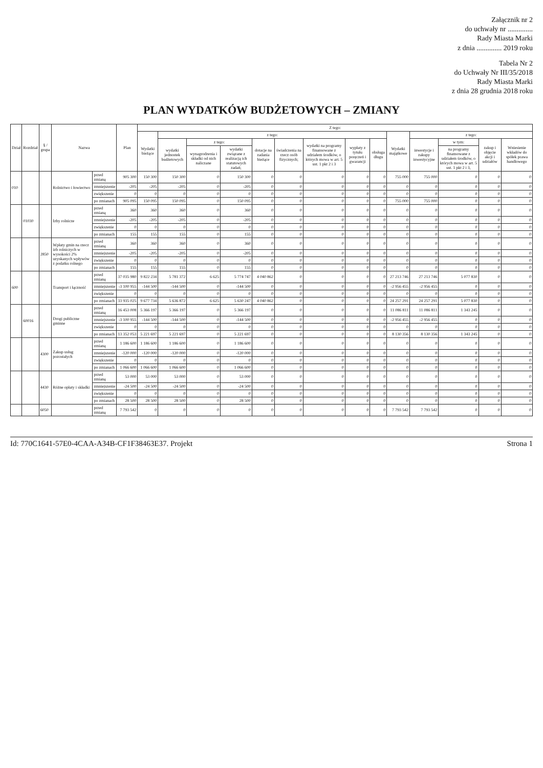Załącznik nr 2
do uchwały nr ..............
Rady Miasta Marki
z dnia .............. 2019 roku
Tabela Nr 2
do Uchwały Nr III/35/2018
Rady Miasta Marki
z dnia 28 grudnia 2018 roku
PLAN WYDATKÓW BUDŻETOWYCH – ZMIANY
| Dział | Rozdział | § / grupa | Nazwa | | Plan | Z tego: | | | | | | | | | | | | | |
| --- | --- | --- | --- | --- | --- | --- | --- | --- | --- | --- | --- | --- | --- | --- | --- | --- | --- | --- | --- |
| | | | | | | Wydatki bieżące | z tego: | | | | | | | | Wydatki majątkowe | z tego: | | | |
| | | | | | | | wydatki jednostek budżetowych | z tego: | | dotacje na zadania bieżące | świadczenia na rzecz osób fizycznych; | wydatki na programy finansowane z udziałem środków, o których mowa w art. 5 ust. 1 pkt 2 i 3 | wypłaty z tytułu poręczeń i gwarancji | obsługa długu | | inwestycje i zakupy inwestycyjne | w tym: | zakup i objęcie akcji i udziałów | Wniesienie wkładów do spółek prawa handlowego |
| | | | | | | | | wynagrodzenia i składki od nich naliczane | wydatki związane z realizacją ich statutowych zadań; | | | | | | | | na programy finansowane z udziałem środków, o których mowa w art. 5 ust. 1 pkt 2 i 3, | | |
| 010 | | | Rolnictwo i łowiectwo | przed zmianą | 905 300 | 150 300 | 150 300 | 0 | 150 300 | 0 | 0 | 0 | 0 | 0 | 755 000 | 755 000 | 0 | 0 | 0 |
| | | | | zmniejszenie | -205 | -205 | -205 | 0 | -205 | 0 | 0 | 0 | 0 | 0 | 0 | 0 | 0 | 0 | 0 |
| | | | | zwiększenie | 0 | 0 | 0 | 0 | 0 | 0 | 0 | 0 | 0 | 0 | 0 | 0 | 0 | 0 | 0 |
| | | | | po zmianach | 905 095 | 150 095 | 150 095 | 0 | 150 095 | 0 | 0 | 0 | 0 | 0 | 755 000 | 755 000 | 0 | 0 | 0 |
| | 01030 | | Izby rolnicze | przed zmianą | 360 | 360 | 360 | 0 | 360 | 0 | 0 | 0 | 0 | 0 | 0 | 0 | 0 | 0 | 0 |
| | | | | zmniejszenie | -205 | -205 | -205 | 0 | -205 | 0 | 0 | 0 | 0 | 0 | 0 | 0 | 0 | 0 | 0 |
| | | | | zwiększenie | 0 | 0 | 0 | 0 | 0 | 0 | 0 | 0 | 0 | 0 | 0 | 0 | 0 | 0 | 0 |
| | | | | po zmianach | 155 | 155 | 155 | 0 | 155 | 0 | 0 | 0 | 0 | 0 | 0 | 0 | 0 | 0 | 0 |
| | | 2850 | Wpłaty gmin na rzecz izb rolniczych w wysokości 2% uzyskanych wpływów z podatku rolnego | przed zmianą | 360 | 360 | 360 | 0 | 360 | 0 | 0 | 0 | 0 | 0 | 0 | 0 | 0 | 0 | 0 |
| | | | | zmniejszenie | -205 | -205 | -205 | 0 | -205 | 0 | 0 | 0 | 0 | 0 | 0 | 0 | 0 | 0 | 0 |
| | | | | zwiększenie | 0 | 0 | 0 | 0 | 0 | 0 | 0 | 0 | 0 | 0 | 0 | 0 | 0 | 0 | 0 |
| | | | | po zmianach | 155 | 155 | 155 | 0 | 155 | 0 | 0 | 0 | 0 | 0 | 0 | 0 | 0 | 0 | 0 |
| 600 | | | Transport i łączność | przed zmianą | 37 035 980 | 9 822 234 | 5 781 372 | 6 625 | 5 774 747 | 4 040 862 | 0 | 0 | 0 | 0 | 27 213 746 | 27 213 746 | 5 077 830 | 0 | 0 |
| | | | | zmniejszenie | -3 100 955 | -144 500 | -144 500 | 0 | -144 500 | 0 | 0 | 0 | 0 | 0 | -2 956 455 | -2 956 455 | 0 | 0 | 0 |
| | | | | zwiększenie | 0 | 0 | 0 | 0 | 0 | 0 | 0 | 0 | 0 | 0 | 0 | 0 | 0 | 0 | 0 |
| | | | | po zmianach | 33 935 025 | 9 677 734 | 5 636 872 | 6 625 | 5 630 247 | 4 040 862 | 0 | 0 | 0 | 0 | 24 257 291 | 24 257 291 | 5 077 830 | 0 | 0 |
| | 60016 | | Drogi publiczne gminne | przed zmianą | 16 453 008 | 5 366 197 | 5 366 197 | 0 | 5 366 197 | 0 | 0 | 0 | 0 | 0 | 11 086 811 | 11 086 811 | 1 343 245 | 0 | 0 |
| | | | | zmniejszenie | -3 100 955 | -144 500 | -144 500 | 0 | -144 500 | 0 | 0 | 0 | 0 | 0 | -2 956 455 | -2 956 455 | 0 | 0 | 0 |
| | | | | zwiększenie | 0 | 0 | 0 | 0 | 0 | 0 | 0 | 0 | 0 | 0 | 0 | 0 | 0 | 0 | 0 |
| | | | | po zmianach | 13 352 053 | 5 221 697 | 5 221 697 | 0 | 5 221 697 | 0 | 0 | 0 | 0 | 0 | 8 130 356 | 8 130 356 | 1 343 245 | 0 | 0 |
| | | 4300 | Zakup usług pozostałych | przed zmianą | 1 186 600 | 1 186 600 | 1 186 600 | 0 | 1 186 600 | 0 | 0 | 0 | 0 | 0 | 0 | 0 | 0 | 0 | 0 |
| | | | | zmniejszenie | -120 000 | -120 000 | -120 000 | 0 | -120 000 | 0 | 0 | 0 | 0 | 0 | 0 | 0 | 0 | 0 | 0 |
| | | | | zwiększenie | 0 | 0 | 0 | 0 | 0 | 0 | 0 | 0 | 0 | 0 | 0 | 0 | 0 | 0 | 0 |
| | | | | po zmianach | 1 066 600 | 1 066 600 | 1 066 600 | 0 | 1 066 600 | 0 | 0 | 0 | 0 | 0 | 0 | 0 | 0 | 0 | 0 |
| | | 4430 | Różne opłaty i składki | przed zmianą | 53 000 | 53 000 | 53 000 | 0 | 53 000 | 0 | 0 | 0 | 0 | 0 | 0 | 0 | 0 | 0 | 0 |
| | | | | zmniejszenie | -24 500 | -24 500 | -24 500 | 0 | -24 500 | 0 | 0 | 0 | 0 | 0 | 0 | 0 | 0 | 0 | 0 |
| | | | | zwiększenie | 0 | 0 | 0 | 0 | 0 | 0 | 0 | 0 | 0 | 0 | 0 | 0 | 0 | 0 | 0 |
| | | | | po zmianach | 28 500 | 28 500 | 28 500 | 0 | 28 500 | 0 | 0 | 0 | 0 | 0 | 0 | 0 | 0 | 0 | 0 |
| | | 6050 | | przed zmianą | 7 793 542 | 0 | 0 | 0 | 0 | 0 | 0 | 0 | 0 | 0 | 7 793 542 | 7 793 542 | 0 | 0 | 0 |
Id: 770C1641-57E0-4CAA-A34B-CF1F38463E37. Projekt Strona 1